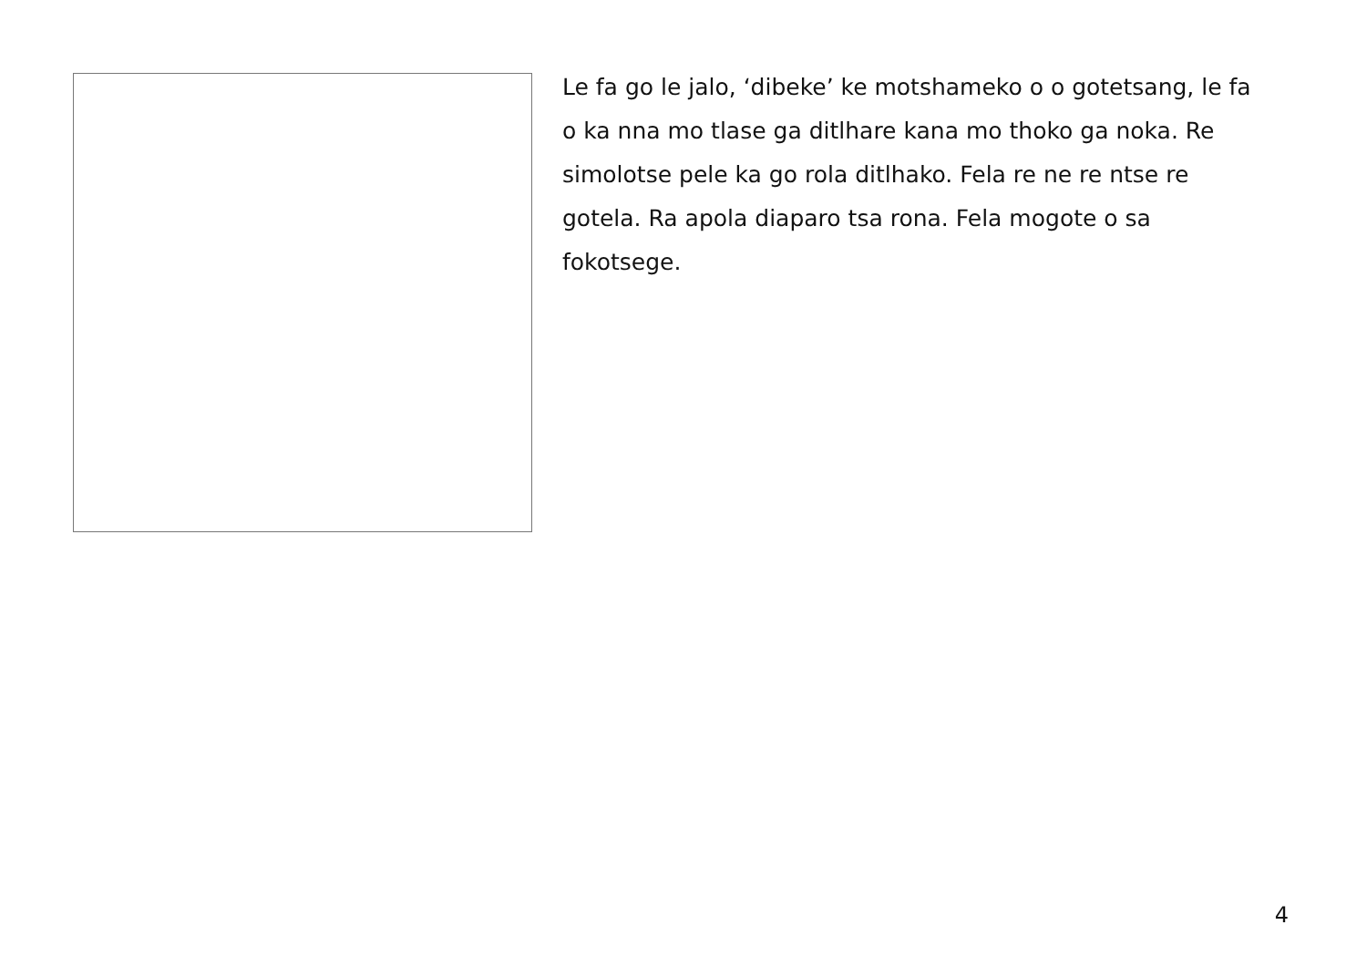Le fa go le jalo, ‘dibeke’ ke motshameko o o gotetsang, le fa o ka nna mo tlase ga ditlhare kana mo thoko ga noka. Re simolotse pele ka go rola ditlhako. Fela re ne re ntse re gotela. Ra apola diaparo tsa rona. Fela mogote o sa fokotsege.
4